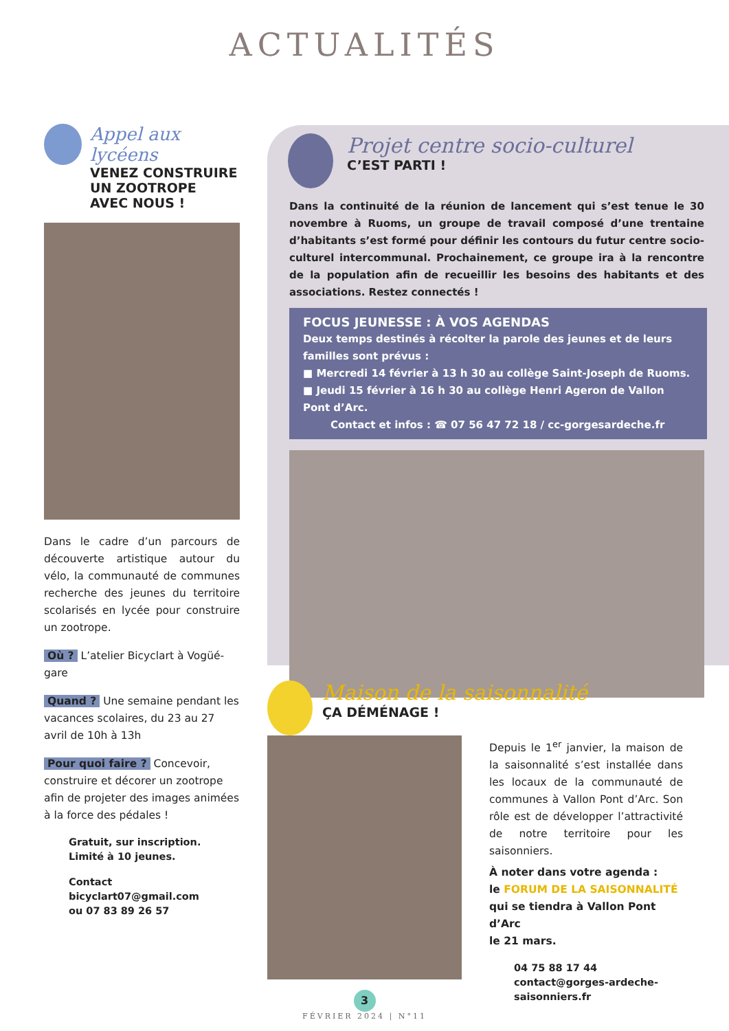ACTUALITÉS
Appel aux lycéens
VENEZ CONSTRUIRE
UN ZOOTROPE
AVEC NOUS !
Dans le cadre d’un parcours de découverte artistique autour du vélo, la communauté de communes recherche des jeunes du territoire scolarisés en lycée pour construire un zootrope.
Où ? L’atelier Bicyclart à Vogüé-gare
Quand ? Une semaine pendant les vacances scolaires, du 23 au 27 avril de 10h à 13h
Pour quoi faire ? Concevoir, construire et décorer un zootrope afin de projeter des images animées à la force des pédales !
Gratuit, sur inscription.
Limité à 10 jeunes.
Contact bicyclart07@gmail.com
ou 07 83 89 26 57
Projet centre socio-culturel
C’EST PARTI !
Dans la continuité de la réunion de lancement qui s’est tenue le 30 novembre à Ruoms, un groupe de travail composé d’une trentaine d’habitants s’est formé pour définir les contours du futur centre socio-culturel intercommunal. Prochainement, ce groupe ira à la rencontre de la population afin de recueillir les besoins des habitants et des associations. Restez connectés !
FOCUS JEUNESSE : À VOS AGENDAS
Deux temps destinés à récolter la parole des jeunes et de leurs familles sont prévus :
■ Mercredi 14 février à 13 h 30 au collège Saint-Joseph de Ruoms.
■ Jeudi 15 février à 16 h 30 au collège Henri Ageron de Vallon Pont d’Arc.
Contact et infos : ☎ 07 56 47 72 18 / cc-gorgesardeche.fr
Maison de la saisonnalité
ÇA DÉMÉNAGE !
Depuis le 1<sup>er</sup> janvier, la maison de la saisonnalité s’est installée dans les locaux de la communauté de communes à Vallon Pont d’Arc. Son rôle est de développer l’attractivité de notre territoire pour les saisonniers.
À noter dans votre agenda :
le FORUM DE LA SAISONNALITÉ
qui se tiendra à Vallon Pont d’Arc
le 21 mars.
04 75 88 17 44
contact@gorges-ardeche-saisonniers.fr
3
FÉVRIER 2024 | N°11